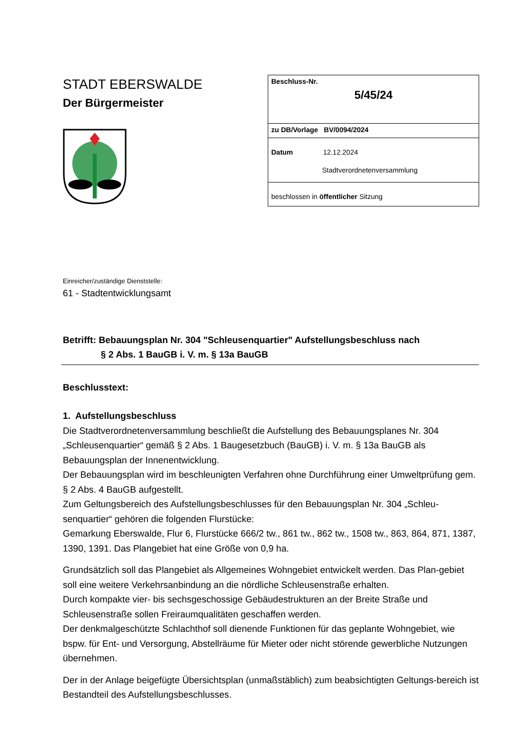STADT EBERSWALDE
Der Bürgermeister
| Beschluss-Nr. 5/45/24 |
| zu DB/Vorlage BV/0094/2024 |
| Datum 12.12.2024 Stadtverordnetenversammlung |
| beschlossen in öffentlicher Sitzung |
Einreicher/zuständige Dienststelle:
61 - Stadtentwicklungsamt
Betrifft: Bebauungsplan Nr. 304 "Schleusenquartier" Aufstellungsbeschluss nach
§ 2 Abs. 1 BauGB i. V. m. § 13a BauGB
Beschlusstext:
1. Aufstellungsbeschluss
Die Stadtverordnetenversammlung beschließt die Aufstellung des Bebauungsplanes Nr. 304 „Schleusenquartier“ gemäß § 2 Abs. 1 Baugesetzbuch (BauGB) i. V. m. § 13a BauGB als Bebauungsplan der Innenentwicklung.
Der Bebauungsplan wird im beschleunigten Verfahren ohne Durchführung einer Umweltprüfung gem. § 2 Abs. 4 BauGB aufgestellt.
Zum Geltungsbereich des Aufstellungsbeschlusses für den Bebauungsplan Nr. 304 „Schleu-senquartier“ gehören die folgenden Flurstücke:
Gemarkung Eberswalde, Flur 6, Flurstücke 666/2 tw., 861 tw., 862 tw., 1508 tw., 863, 864, 871, 1387, 1390, 1391. Das Plangebiet hat eine Größe von 0,9 ha.
Grundsätzlich soll das Plangebiet als Allgemeines Wohngebiet entwickelt werden. Das Plan-gebiet soll eine weitere Verkehrsanbindung an die nördliche Schleusenstraße erhalten.
Durch kompakte vier- bis sechsgeschossige Gebäudestrukturen an der Breite Straße und Schleusenstraße sollen Freiraumqualitäten geschaffen werden.
Der denkmalgeschützte Schlachthof soll dienende Funktionen für das geplante Wohngebiet, wie bspw. für Ent- und Versorgung, Abstellräume für Mieter oder nicht störende gewerbliche Nutzungen übernehmen.
Der in der Anlage beigefügte Übersichtsplan (unmaßstäblich) zum beabsichtigten Geltungs-bereich ist Bestandteil des Aufstellungsbeschlusses.